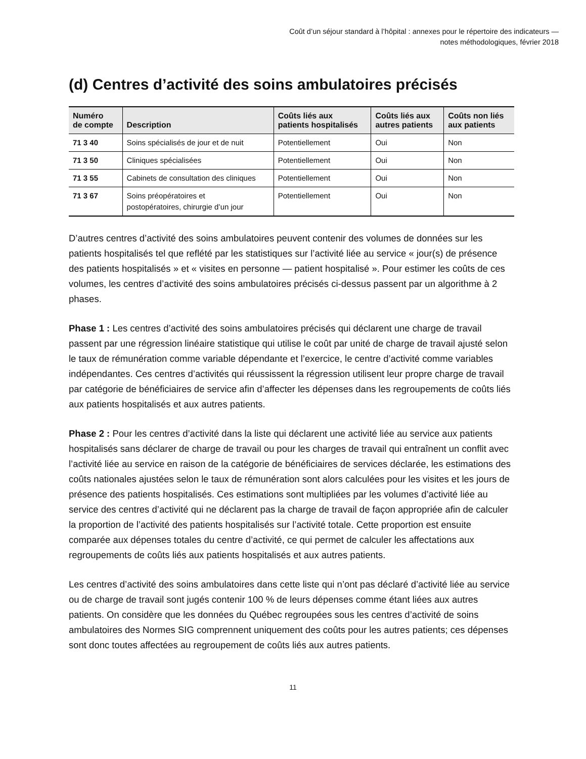Coût d’un séjour standard à l’hôpital : annexes pour le répertoire des indicateurs —
notes méthodologiques, février 2018
(d) Centres d’activité des soins ambulatoires précisés
| Numéro de compte | Description | Coûts liés aux patients hospitalisés | Coûts liés aux autres patients | Coûts non liés aux patients |
| --- | --- | --- | --- | --- |
| 71 3 40 | Soins spécialisés de jour et de nuit | Potentiellement | Oui | Non |
| 71 3 50 | Cliniques spécialisées | Potentiellement | Oui | Non |
| 71 3 55 | Cabinets de consultation des cliniques | Potentiellement | Oui | Non |
| 71 3 67 | Soins préopératoires et postopératoires, chirurgie d’un jour | Potentiellement | Oui | Non |
D’autres centres d’activité des soins ambulatoires peuvent contenir des volumes de données sur les patients hospitalisés tel que reflété par les statistiques sur l’activité liée au service « jour(s) de présence des patients hospitalisés » et « visites en personne — patient hospitalisé ». Pour estimer les coûts de ces volumes, les centres d’activité des soins ambulatoires précisés ci-dessus passent par un algorithme à 2 phases.
Phase 1 : Les centres d’activité des soins ambulatoires précisés qui déclarent une charge de travail passent par une régression linéaire statistique qui utilise le coût par unité de charge de travail ajusté selon le taux de rémunération comme variable dépendante et l’exercice, le centre d’activité comme variables indépendantes. Ces centres d’activités qui réussissent la régression utilisent leur propre charge de travail par catégorie de bénéficiaires de service afin d’affecter les dépenses dans les regroupements de coûts liés aux patients hospitalisés et aux autres patients.
Phase 2 : Pour les centres d’activité dans la liste qui déclarent une activité liée au service aux patients hospitalisés sans déclarer de charge de travail ou pour les charges de travail qui entraînent un conflit avec l’activité liée au service en raison de la catégorie de bénéficiaires de services déclarée, les estimations des coûts nationales ajustées selon le taux de rémunération sont alors calculées pour les visites et les jours de présence des patients hospitalisés. Ces estimations sont multipliées par les volumes d’activité liée au service des centres d’activité qui ne déclarent pas la charge de travail de façon appropriée afin de calculer la proportion de l’activité des patients hospitalisés sur l’activité totale. Cette proportion est ensuite comparée aux dépenses totales du centre d’activité, ce qui permet de calculer les affectations aux regroupements de coûts liés aux patients hospitalisés et aux autres patients.
Les centres d’activité des soins ambulatoires dans cette liste qui n’ont pas déclaré d’activité liée au service ou de charge de travail sont jugés contenir 100 % de leurs dépenses comme étant liées aux autres patients. On considère que les données du Québec regroupées sous les centres d’activité de soins ambulatoires des Normes SIG comprennent uniquement des coûts pour les autres patients; ces dépenses sont donc toutes affectées au regroupement de coûts liés aux autres patients.
11